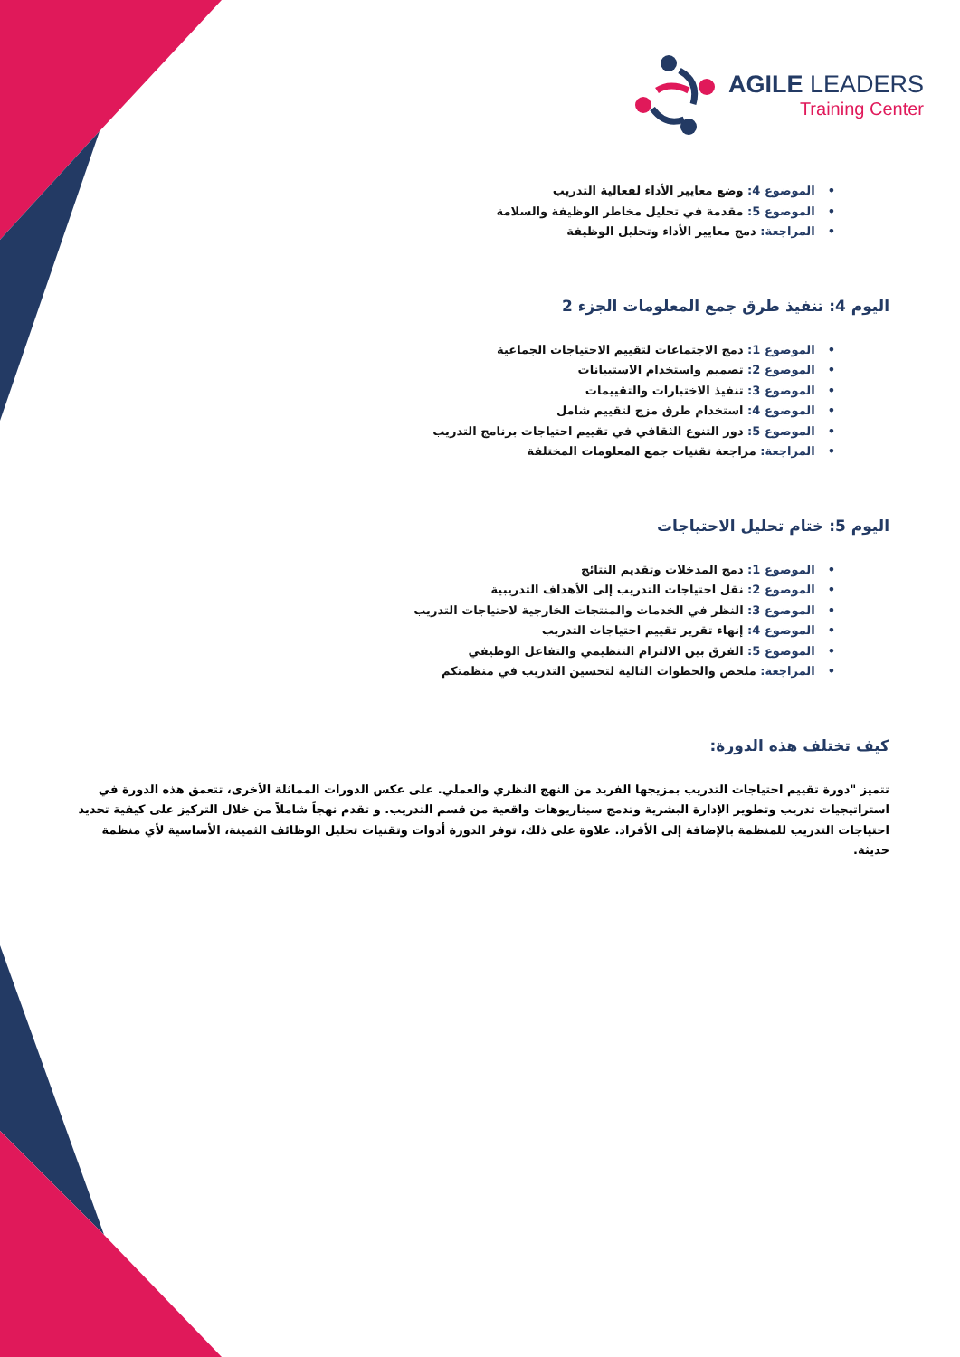AGILE LEADERS
Training Center
الموضوع 4: وضع معايير الأداء لفعالية التدريب
الموضوع 5: مقدمة في تحليل مخاطر الوظيفة والسلامة
المراجعة: دمج معايير الأداء وتحليل الوظيفة
اليوم 4: تنفيذ طرق جمع المعلومات الجزء 2
الموضوع 1: دمج الاجتماعات لتقييم الاحتياجات الجماعية
الموضوع 2: تصميم واستخدام الاستبيانات
الموضوع 3: تنفيذ الاختبارات والتقييمات
الموضوع 4: استخدام طرق مزج لتقييم شامل
الموضوع 5: دور التنوع الثقافي في تقييم احتياجات برنامج التدريب
المراجعة: مراجعة تقنيات جمع المعلومات المختلفة
اليوم 5: ختام تحليل الاحتياجات
الموضوع 1: دمج المدخلات وتقديم النتائج
الموضوع 2: نقل احتياجات التدريب إلى الأهداف التدريبية
الموضوع 3: النظر في الخدمات والمنتجات الخارجية لاحتياجات التدريب
الموضوع 4: إنهاء تقرير تقييم احتياجات التدريب
الموضوع 5: الفرق بين الالتزام التنظيمي والتفاعل الوظيفي
المراجعة: ملخص والخطوات التالية لتحسين التدريب في منظمتكم
كيف تختلف هذه الدورة:
تتميز "دورة تقييم احتياجات التدريب بمزيجها الفريد من النهج النظري والعملي. على عكس الدورات المماثلة الأخرى، تتعمق هذه الدورة في استراتيجيات تدريب وتطوير الإدارة البشرية وتدمج سيناريوهات واقعية من قسم التدريب. و تقدم نهجاً شاملاً من خلال التركيز على كيفية تحديد احتياجات التدريب للمنظمة بالإضافة إلى الأفراد. علاوة على ذلك، توفر الدورة أدوات وتقنيات تحليل الوظائف الثمينة، الأساسية لأي منظمة حديثة.